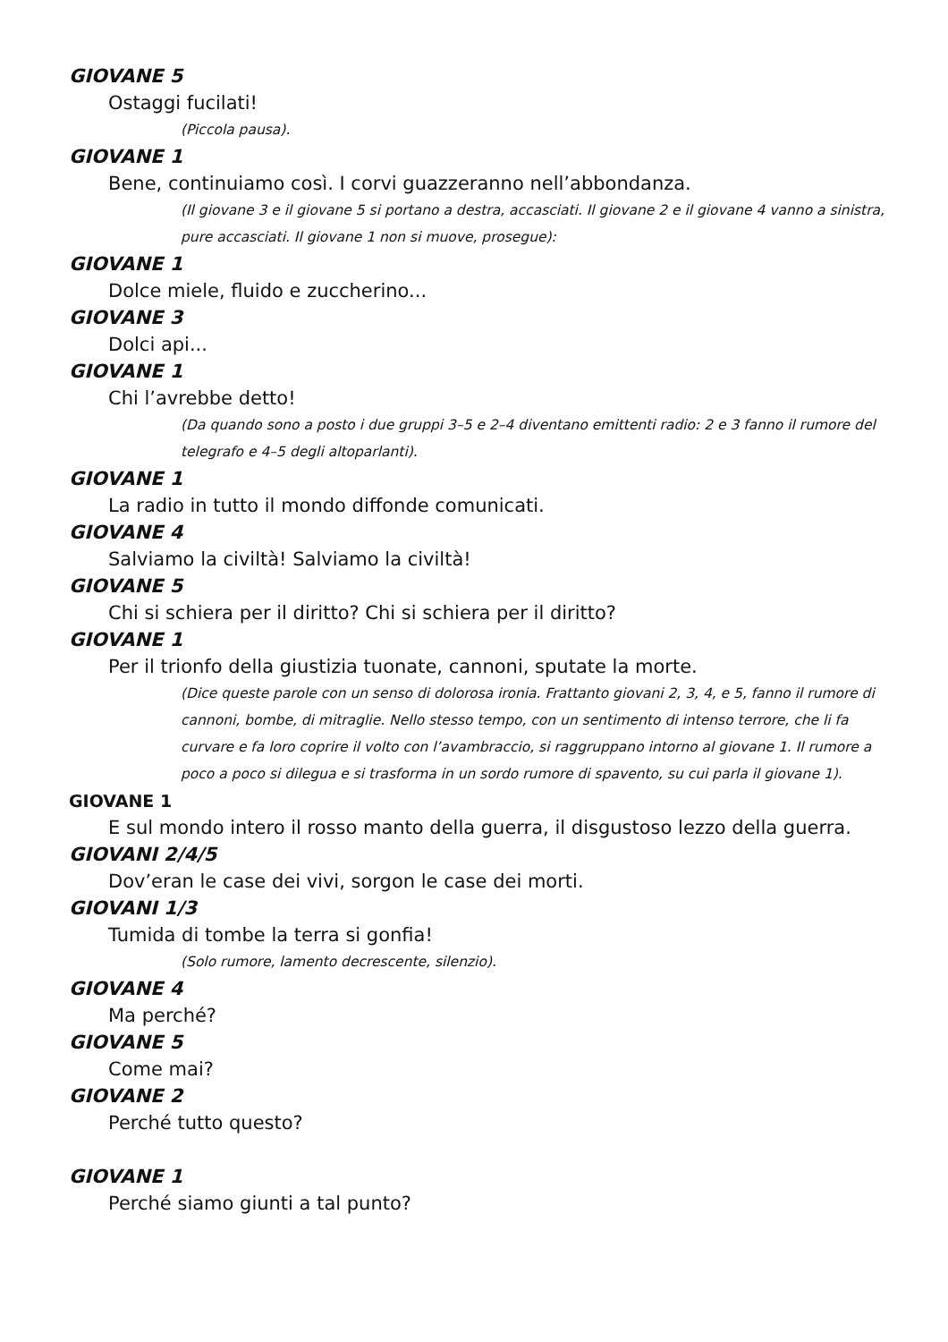GIOVANE 5
Ostaggi fucilati!
(Piccola pausa).
GIOVANE 1
Bene, continuiamo così. I corvi guazzeranno nell’abbondanza.
(Il giovane 3 e il giovane 5 si portano a destra, accasciati. Il giovane 2 e il giovane 4 vanno a sinistra, pure accasciati. Il giovane 1 non si muove, prosegue):
GIOVANE 1
Dolce miele, fluido e zuccherino...
GIOVANE 3
Dolci api...
GIOVANE 1
Chi l’avrebbe detto!
(Da quando sono a posto i due gruppi 3–5 e 2–4 diventano emittenti radio: 2 e 3 fanno il rumore del telegrafo e 4–5 degli altoparlanti).
GIOVANE 1
La radio in tutto il mondo diffonde comunicati.
GIOVANE 4
Salviamo la civiltà! Salviamo la civiltà!
GIOVANE 5
Chi si schiera per il diritto? Chi si schiera per il diritto?
GIOVANE 1
Per il trionfo della giustizia tuonate, cannoni, sputate la morte.
(Dice queste parole con un senso di dolorosa ironia. Frattanto giovani 2, 3, 4, e 5, fanno il rumore di cannoni, bombe, di mitraglie. Nello stesso tempo, con un sentimento di intenso terrore, che li fa curvare e fa loro coprire il volto con l’avambraccio, si raggruppano intorno al giovane 1. Il rumore a poco a poco si dilegua e si trasforma in un sordo rumore di spavento, su cui parla il giovane 1).
GIOVANE 1
E sul mondo intero il rosso manto della guerra, il disgustoso lezzo della guerra.
GIOVANI 2/4/5
Dov’eran le case dei vivi, sorgon le case dei morti.
GIOVANI 1/3
Tumida di tombe la terra si gonfia!
(Solo rumore, lamento decrescente, silenzio).
GIOVANE 4
Ma perché?
GIOVANE 5
Come mai?
GIOVANE 2
Perché tutto questo?
GIOVANE 1
Perché siamo giunti a tal punto?